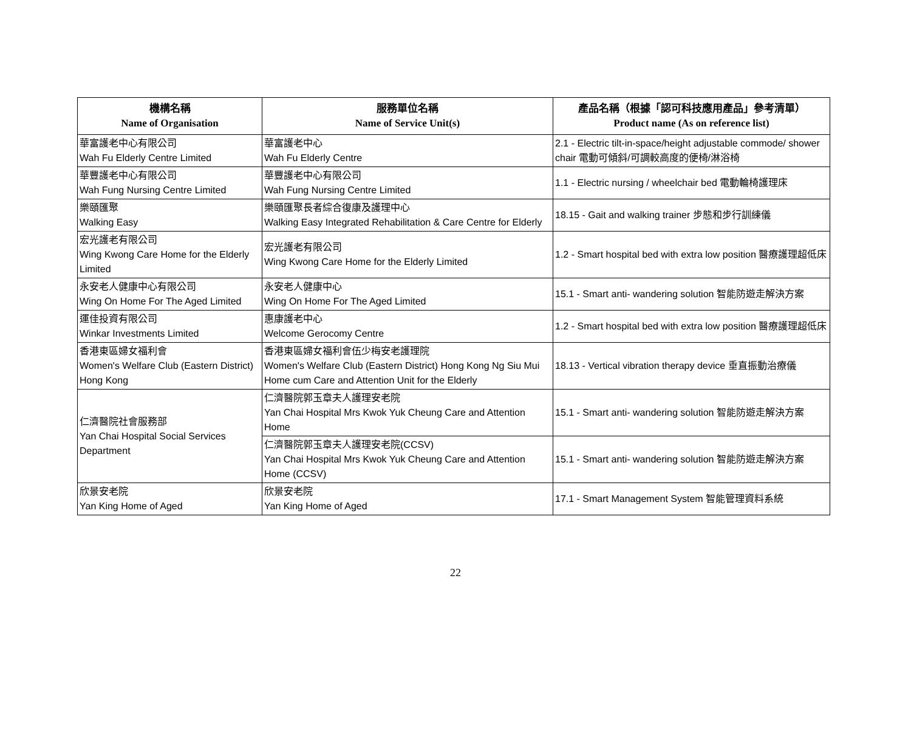| 機構名稱 Name of Organisation | 服務單位名稱 Name of Service Unit(s) | 產品名稱（根據「認可科技應用產品」參考清單） Product name (As on reference list) |
| --- | --- | --- |
| 華富護老中心有限公司 Wah Fu Elderly Centre Limited | 華富護老中心 Wah Fu Elderly Centre | 2.1 - Electric tilt-in-space/height adjustable commode/ shower chair 電動可傾斜/可調較高度的便椅/淋浴椅 |
| 華豐護老中心有限公司 Wah Fung Nursing Centre Limited | 華豐護老中心有限公司 Wah Fung Nursing Centre Limited | 1.1 - Electric nursing / wheelchair bed 電動輪椅護理床 |
| 樂頤匯聚 Walking Easy | 樂頤匯聚長者綜合復康及護理中心 Walking Easy Integrated Rehabilitation & Care Centre for Elderly | 18.15 - Gait and walking trainer 步態和步行訓練儀 |
| 宏光護老有限公司 Wing Kwong Care Home for the Elderly Limited | 宏光護老有限公司 Wing Kwong Care Home for the Elderly Limited | 1.2 - Smart hospital bed with extra low position 醫療護理超低床 |
| 永安老人健康中心有限公司 Wing On Home For The Aged Limited | 永安老人健康中心 Wing On Home For The Aged Limited | 15.1 - Smart anti- wandering solution 智能防遊走解決方案 |
| 運佳投資有限公司 Winkar Investments Limited | 惠康護老中心 Welcome Gerocomy Centre | 1.2 - Smart hospital bed with extra low position 醫療護理超低床 |
| 香港東區婦女福利會 Women's Welfare Club (Eastern District) Hong Kong | 香港東區婦女福利會伍少梅安老護理院 Women's Welfare Club (Eastern District) Hong Kong Ng Siu Mui Home cum Care and Attention Unit for the Elderly | 18.13 - Vertical vibration therapy device 垂直振動治療儀 |
| 仁濟醫院社會服務部 Yan Chai Hospital Social Services Department | 仁濟醫院郭玉章夫人護理安老院 Yan Chai Hospital Mrs Kwok Yuk Cheung Care and Attention Home | 15.1 - Smart anti- wandering solution 智能防遊走解決方案 |
| | 仁濟醫院郭玉章夫人護理安老院(CCSV) Yan Chai Hospital Mrs Kwok Yuk Cheung Care and Attention Home (CCSV) | 15.1 - Smart anti- wandering solution 智能防遊走解決方案 |
| 欣景安老院 Yan King Home of Aged | 欣景安老院 Yan King Home of Aged | 17.1 - Smart Management System 智能管理資料系統 |
22